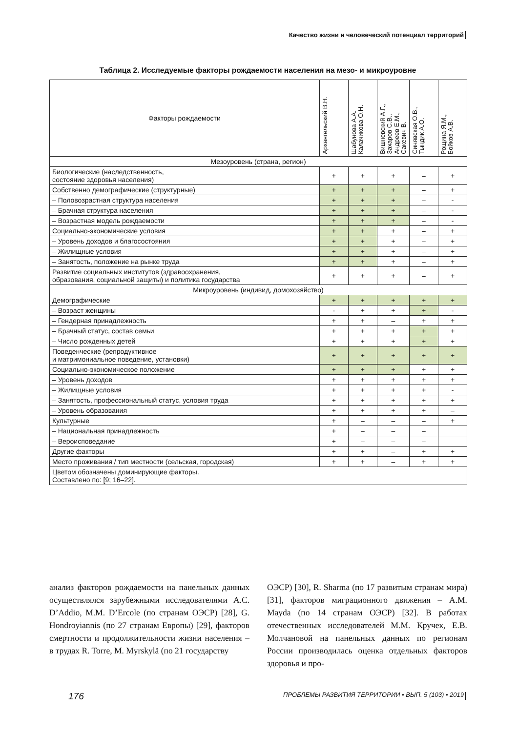Качество жизни и человеческий потенциал территорий
Таблица 2. Исследуемые факторы рождаемости населения на мезо- и микроуровне
| Факторы рождаемости | Архангельский В.Н. | Шабунова А.А. Калачикова О.Н. | Вишневский А.Г., Захаров С.В., Андреев Е.М., Сакевич В. | Синявская О.В., Тындик А.О. | Рощина Я.М., Бойков А.В. |
| --- | --- | --- | --- | --- | --- |
| Мезоуровень (страна, регион) | | | | | |
| Биологические (наследственность, состояние здоровья населения) | + | + | + | – | + |
| Собственно демографические (структурные) | + | + | + | – | + |
| – Половозрастная структура населения | + | + | + | – | - |
| – Брачная структура населения | + | + | + | – | - |
| – Возрастная модель рождаемости | + | + | + | – | - |
| Социально-экономические условия | + | + | + | – | + |
| – Уровень доходов и благосостояния | + | + | + | – | + |
| – Жилищные условия | + | + | + | – | + |
| – Занятость, положение на рынке труда | + | + | + | – | + |
| Развитие социальных институтов (здравоохранения, образования, социальной защиты) и политика государства | + | + | + | – | + |
| Микроуровень (индивид, домохозяйство) | | | | | |
| Демографические | + | + | + | + | + |
| – Возраст женщины | - | + | + | + | - |
| – Гендерная принадлежность | + | + | – | + | + |
| – Брачный статус, состав семьи | + | + | + | + | + |
| – Число рожденных детей | + | + | + | + | + |
| Поведенческие (репродуктивное и матримониальное поведение, установки) | + | + | + | + | + |
| Социально-экономическое положение | + | + | + | + | + |
| – Уровень доходов | + | + | + | + | + |
| – Жилищные условия | + | + | + | + | - |
| – Занятость, профессиональный статус, условия труда | + | + | + | + | + |
| – Уровень образования | + | + | + | + | – |
| Культурные | + | – | – | – | + |
| – Национальная принадлежность | + | – | – | – | |
| – Вероисповедание | + | – | – | – | |
| Другие факторы | + | + | – | + | + |
| Место проживания / тип местности (сельская, городская) | + | + | – | + | + |
| Цветом обозначены доминирующие факторы. Составлено по: [9; 16–22]. | | | | | |
анализ факторов рождаемости на панельных данных осуществлялся зарубежными исследователями A.C. D’Addio, M.M. D’Ercole (по странам ОЭСР) [28], G. Hondroyiannis (по 27 странам Европы) [29], факторов смертности и продолжительности жизни населения – в трудах R. Torre, M. Myrskylä (по 21 государству
ОЭСР) [30], R. Sharma (по 17 развитым странам мира) [31], факторов миграционного движения – A.M. Mayda (по 14 странам ОЭСР) [32]. В работах отечественных исследователей М.М. Кручек, Е.В. Молчановой на панельных данных по регионам России производилась оценка отдельных факторов здоровья и про-
176 ПРОБЛЕМЫ РАЗВИТИЯ ТЕРРИТОРИИ • ВЫП. 5 (103) • 2019